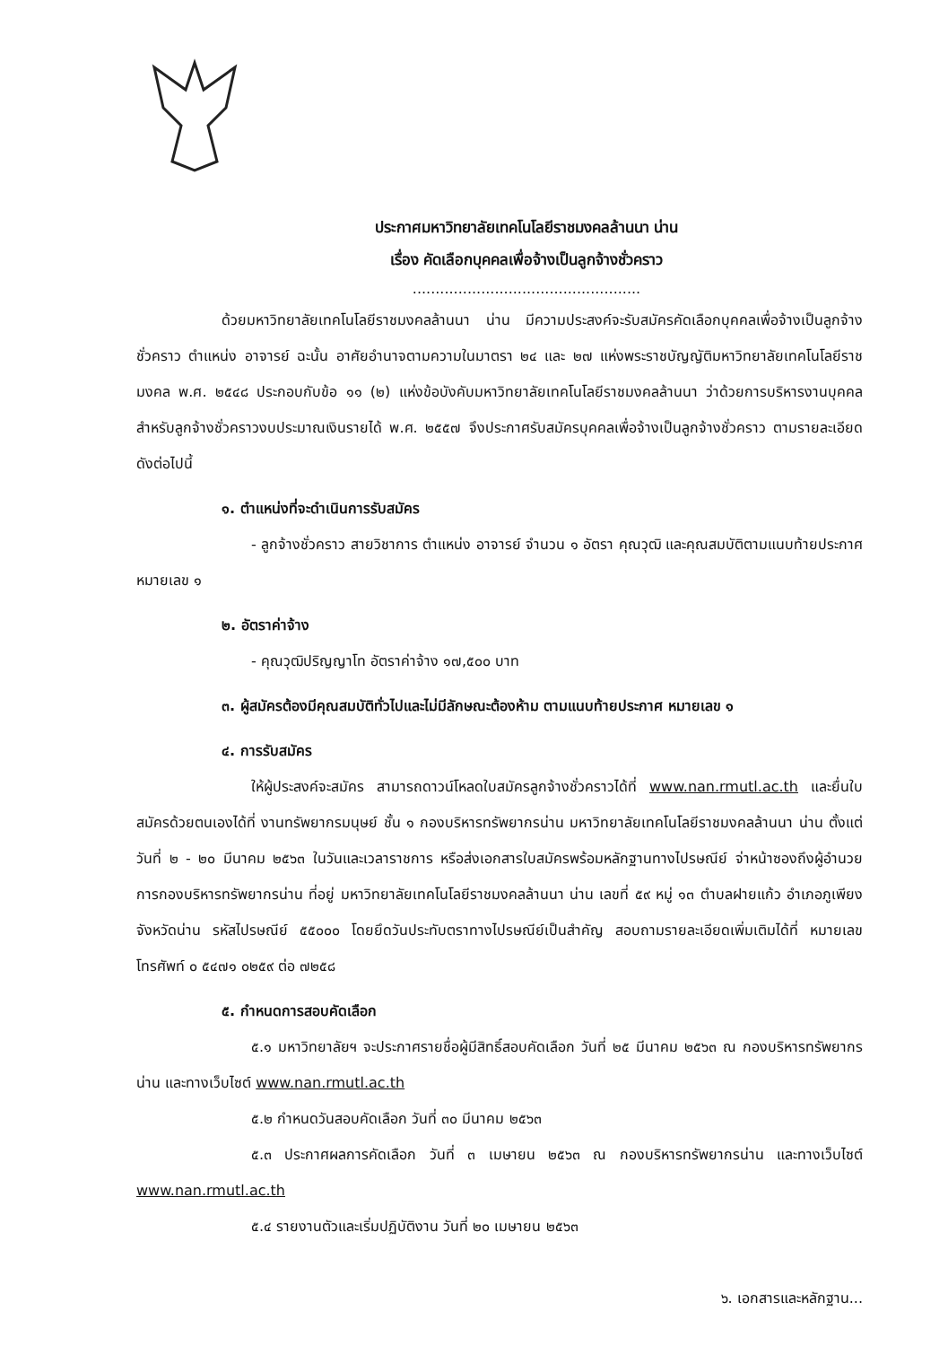ประกาศมหาวิทยาลัยเทคโนโลยีราชมงคลล้านนา น่าน
เรื่อง คัดเลือกบุคคลเพื่อจ้างเป็นลูกจ้างชั่วคราว
..................................................
ด้วยมหาวิทยาลัยเทคโนโลยีราชมงคลล้านนา น่าน มีความประสงค์จะรับสมัครคัดเลือกบุคคลเพื่อจ้างเป็นลูกจ้างชั่วคราว ตำแหน่ง อาจารย์ ฉะนั้น อาศัยอำนาจตามความในมาตรา ๒๔ และ ๒๗ แห่งพระราชบัญญัติมหาวิทยาลัยเทคโนโลยีราชมงคล พ.ศ. ๒๕๔๘ ประกอบกับข้อ ๑๑ (๒) แห่งข้อบังคับมหาวิทยาลัยเทคโนโลยีราชมงคลล้านนา ว่าด้วยการบริหารงานบุคคลสำหรับลูกจ้างชั่วคราวงบประมาณเงินรายได้ พ.ศ. ๒๕๕๗ จึงประกาศรับสมัครบุคคลเพื่อจ้างเป็นลูกจ้างชั่วคราว ตามรายละเอียด ดังต่อไปนี้
๑. ตำแหน่งที่จะดำเนินการรับสมัคร
- ลูกจ้างชั่วคราว สายวิชาการ ตำแหน่ง อาจารย์ จำนวน ๑ อัตรา คุณวุฒิ และคุณสมบัติตามแนบท้ายประกาศ หมายเลข ๑
๒. อัตราค่าจ้าง
- คุณวุฒิปริญญาโท อัตราค่าจ้าง ๑๗,๕๐๐ บาท
๓. ผู้สมัครต้องมีคุณสมบัติทั่วไปและไม่มีลักษณะต้องห้าม ตามแนบท้ายประกาศ หมายเลข ๑
๔. การรับสมัคร
ให้ผู้ประสงค์จะสมัคร สามารถดาวน์โหลดใบสมัครลูกจ้างชั่วคราวได้ที่ www.nan.rmutl.ac.th และยื่นใบสมัครด้วยตนเองได้ที่ งานทรัพยากรมนุษย์ ชั้น ๑ กองบริหารทรัพยากรน่าน มหาวิทยาลัยเทคโนโลยีราชมงคลล้านนา น่าน ตั้งแต่วันที่ ๒ - ๒๐ มีนาคม ๒๕๖๓ ในวันและเวลาราชการ หรือส่งเอกสารใบสมัครพร้อมหลักฐานทางไปรษณีย์ จ่าหน้าซองถึงผู้อำนวยการกองบริหารทรัพยากรน่าน ที่อยู่ มหาวิทยาลัยเทคโนโลยีราชมงคลล้านนา น่าน เลขที่ ๕๙ หมู่ ๑๓ ตำบลฝายแก้ว อำเภอภูเพียง จังหวัดน่าน รหัสไปรษณีย์ ๕๕๐๐๐ โดยยึดวันประทับตราทางไปรษณีย์เป็นสำคัญ สอบถามรายละเอียดเพิ่มเติมได้ที่ หมายเลขโทรศัพท์ ๐ ๕๔๗๑ ๐๒๕๙ ต่อ ๗๒๕๘
๕. กำหนดการสอบคัดเลือก
๕.๑ มหาวิทยาลัยฯ จะประกาศรายชื่อผู้มีสิทธิ์สอบคัดเลือก วันที่ ๒๕ มีนาคม ๒๕๖๓ ณ กองบริหารทรัพยากรน่าน และทางเว็บไซต์ www.nan.rmutl.ac.th
๕.๒ กำหนดวันสอบคัดเลือก วันที่ ๓๐ มีนาคม ๒๕๖๓
๕.๓ ประกาศผลการคัดเลือก วันที่ ๓ เมษายน ๒๕๖๓ ณ กองบริหารทรัพยากรน่าน และทางเว็บไซต์ www.nan.rmutl.ac.th
๕.๔ รายงานตัวและเริ่มปฏิบัติงาน วันที่ ๒๐ เมษายน ๒๕๖๓
๖. เอกสารและหลักฐาน...